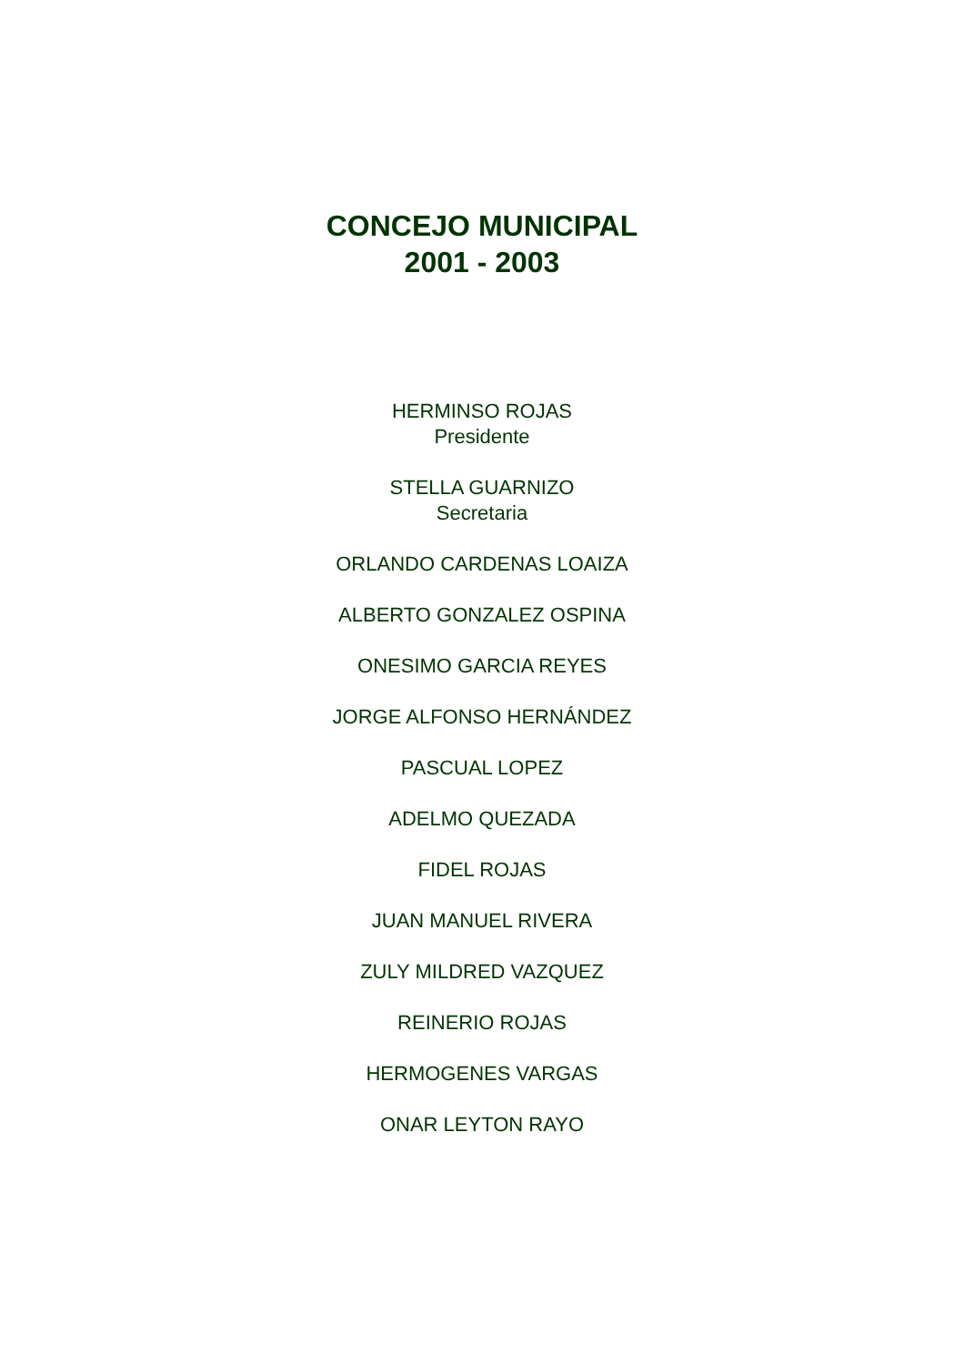CONCEJO MUNICIPAL
2001 - 2003
HERMINSO ROJAS
Presidente
STELLA GUARNIZO
Secretaria
ORLANDO CARDENAS LOAIZA
ALBERTO GONZALEZ OSPINA
ONESIMO GARCIA REYES
JORGE ALFONSO HERNÁNDEZ
PASCUAL LOPEZ
ADELMO QUEZADA
FIDEL ROJAS
JUAN MANUEL RIVERA
ZULY MILDRED VAZQUEZ
REINERIO ROJAS
HERMOGENES VARGAS
ONAR LEYTON RAYO